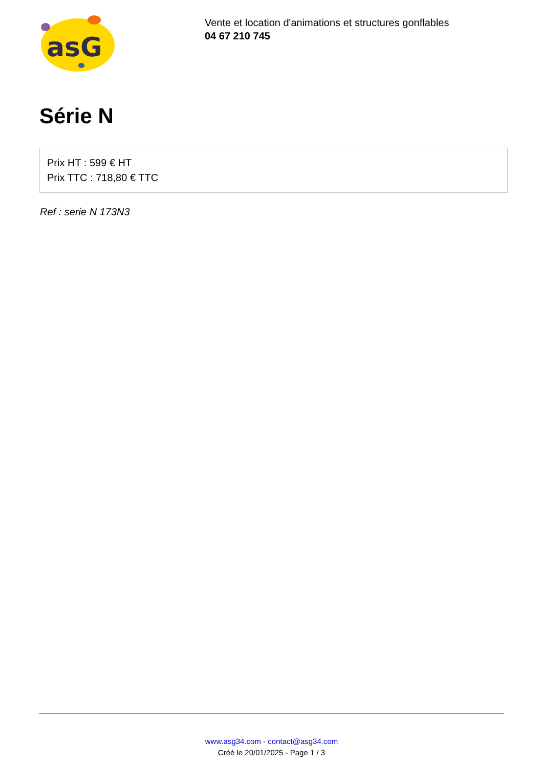asG
Vente et location d'animations et structures gonflables
04 67 210 745
Série N
Prix HT : 599 € HT
Prix TTC : 718,80 € TTC
Ref : serie N 173N3
www.asg34.com - contact@asg34.com
Créé le 20/01/2025 - Page 1 / 3